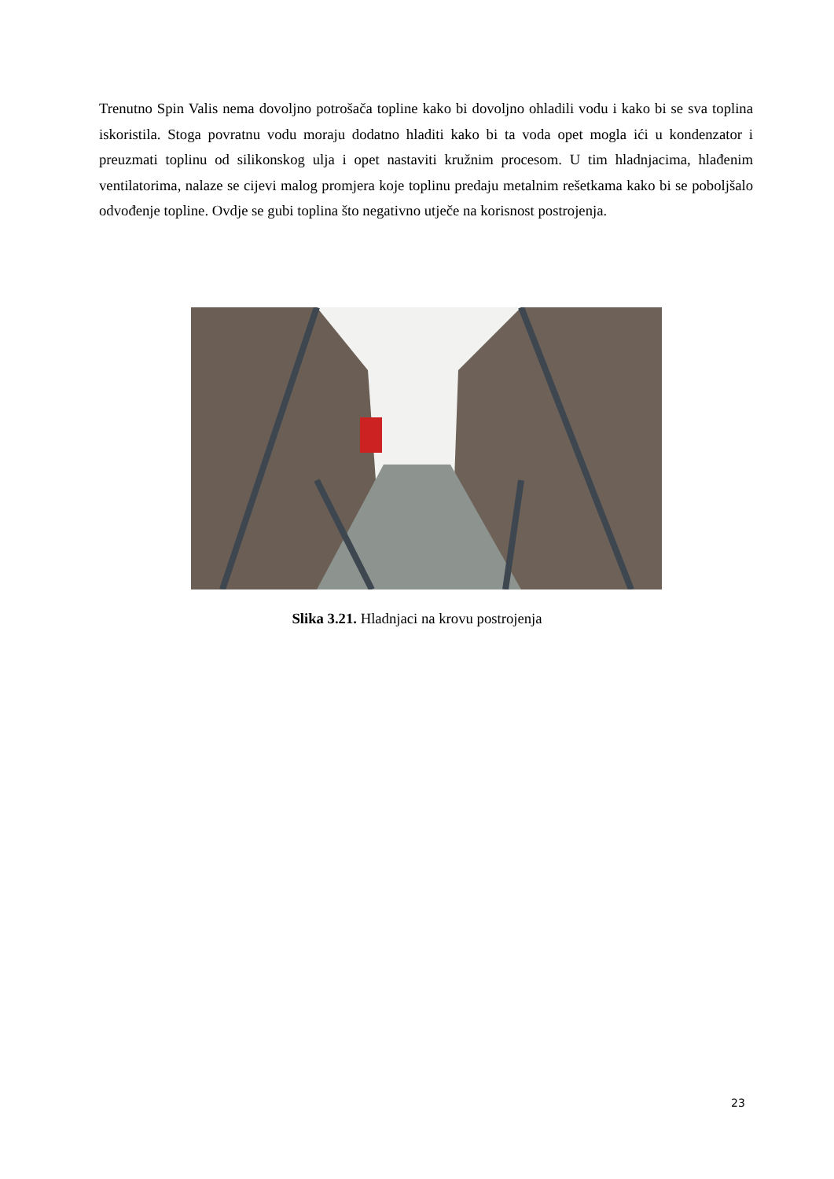Trenutno Spin Valis nema dovoljno potrošača topline kako bi dovoljno ohladili vodu i kako bi se sva toplina iskoristila. Stoga povratnu vodu moraju dodatno hladiti kako bi ta voda opet mogla ići u kondenzator i preuzmati toplinu od silikonskog ulja i opet nastaviti kružnim procesom. U tim hladnjacima, hlađenim ventilatorima, nalaze se cijevi malog promjera koje toplinu predaju metalnim rešetkama kako bi se poboljšalo odvođenje topline. Ovdje se gubi toplina što negativno utječe na korisnost postrojenja.
Slika 3.21. Hladnjaci na krovu postrojenja
23